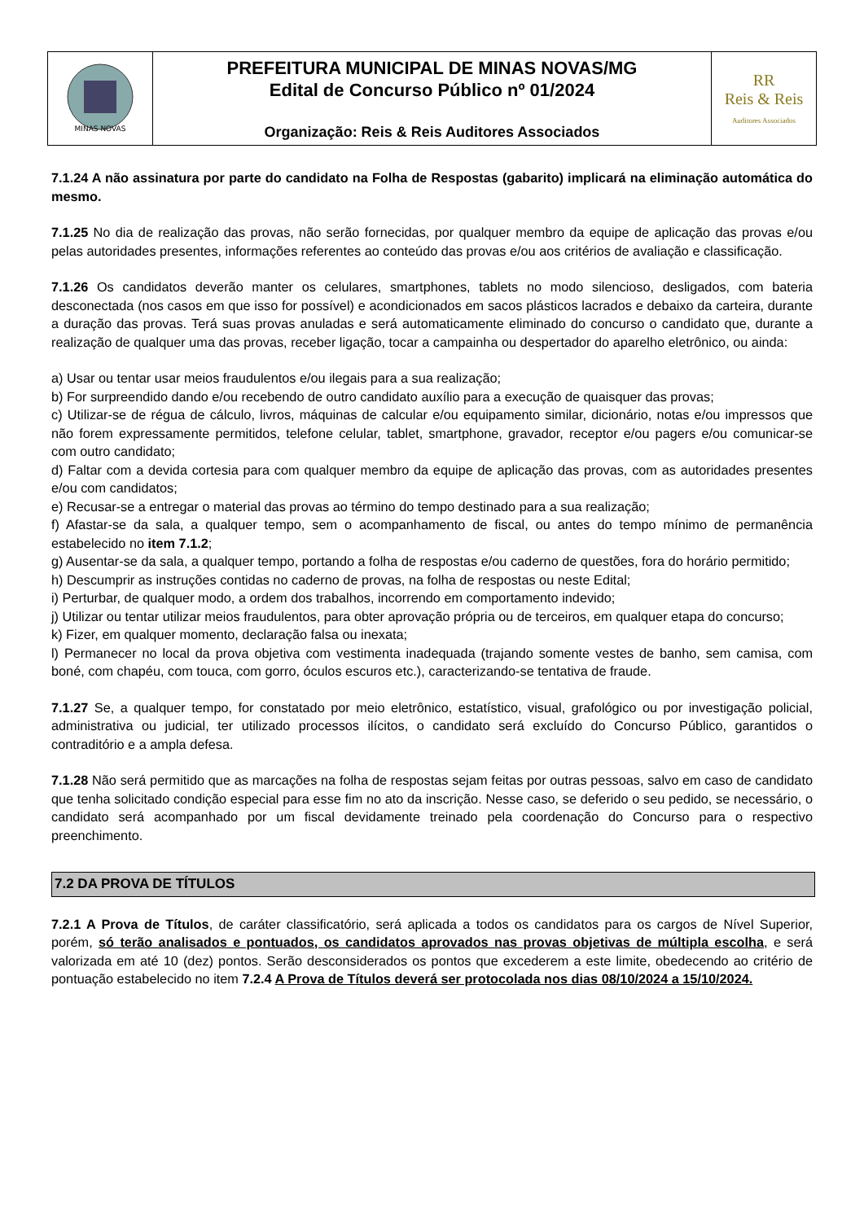| MINAS NOVAS | PREFEITURA MUNICIPAL DE MINAS NOVAS/MG Edital de Concurso Público nº 01/2024 Organização: Reis & Reis Auditores Associados | RR Reis & Reis Auditores Associados |
7.1.24 A não assinatura por parte do candidato na Folha de Respostas (gabarito) implicará na eliminação automática do mesmo.
7.1.25 No dia de realização das provas, não serão fornecidas, por qualquer membro da equipe de aplicação das provas e/ou pelas autoridades presentes, informações referentes ao conteúdo das provas e/ou aos critérios de avaliação e classificação.
7.1.26 Os candidatos deverão manter os celulares, smartphones, tablets no modo silencioso, desligados, com bateria desconectada (nos casos em que isso for possível) e acondicionados em sacos plásticos lacrados e debaixo da carteira, durante a duração das provas. Terá suas provas anuladas e será automaticamente eliminado do concurso o candidato que, durante a realização de qualquer uma das provas, receber ligação, tocar a campainha ou despertador do aparelho eletrônico, ou ainda:
a) Usar ou tentar usar meios fraudulentos e/ou ilegais para a sua realização;
b) For surpreendido dando e/ou recebendo de outro candidato auxílio para a execução de quaisquer das provas;
c) Utilizar-se de régua de cálculo, livros, máquinas de calcular e/ou equipamento similar, dicionário, notas e/ou impressos que não forem expressamente permitidos, telefone celular, tablet, smartphone, gravador, receptor e/ou pagers e/ou comunicar-se com outro candidato;
d) Faltar com a devida cortesia para com qualquer membro da equipe de aplicação das provas, com as autoridades presentes e/ou com candidatos;
e) Recusar-se a entregar o material das provas ao término do tempo destinado para a sua realização;
f) Afastar-se da sala, a qualquer tempo, sem o acompanhamento de fiscal, ou antes do tempo mínimo de permanência estabelecido no item 7.1.2;
g) Ausentar-se da sala, a qualquer tempo, portando a folha de respostas e/ou caderno de questões, fora do horário permitido;
h) Descumprir as instruções contidas no caderno de provas, na folha de respostas ou neste Edital;
i) Perturbar, de qualquer modo, a ordem dos trabalhos, incorrendo em comportamento indevido;
j) Utilizar ou tentar utilizar meios fraudulentos, para obter aprovação própria ou de terceiros, em qualquer etapa do concurso;
k) Fizer, em qualquer momento, declaração falsa ou inexata;
l) Permanecer no local da prova objetiva com vestimenta inadequada (trajando somente vestes de banho, sem camisa, com boné, com chapéu, com touca, com gorro, óculos escuros etc.), caracterizando-se tentativa de fraude.
7.1.27 Se, a qualquer tempo, for constatado por meio eletrônico, estatístico, visual, grafológico ou por investigação policial, administrativa ou judicial, ter utilizado processos ilícitos, o candidato será excluído do Concurso Público, garantidos o contraditório e a ampla defesa.
7.1.28 Não será permitido que as marcações na folha de respostas sejam feitas por outras pessoas, salvo em caso de candidato que tenha solicitado condição especial para esse fim no ato da inscrição. Nesse caso, se deferido o seu pedido, se necessário, o candidato será acompanhado por um fiscal devidamente treinado pela coordenação do Concurso para o respectivo preenchimento.
7.2 DA PROVA DE TÍTULOS
7.2.1 A Prova de Títulos, de caráter classificatório, será aplicada a todos os candidatos para os cargos de Nível Superior, porém, só terão analisados e pontuados, os candidatos aprovados nas provas objetivas de múltipla escolha, e será valorizada em até 10 (dez) pontos. Serão desconsiderados os pontos que excederem a este limite, obedecendo ao critério de pontuação estabelecido no item 7.2.4 A Prova de Títulos deverá ser protocolada nos dias 08/10/2024 a 15/10/2024.